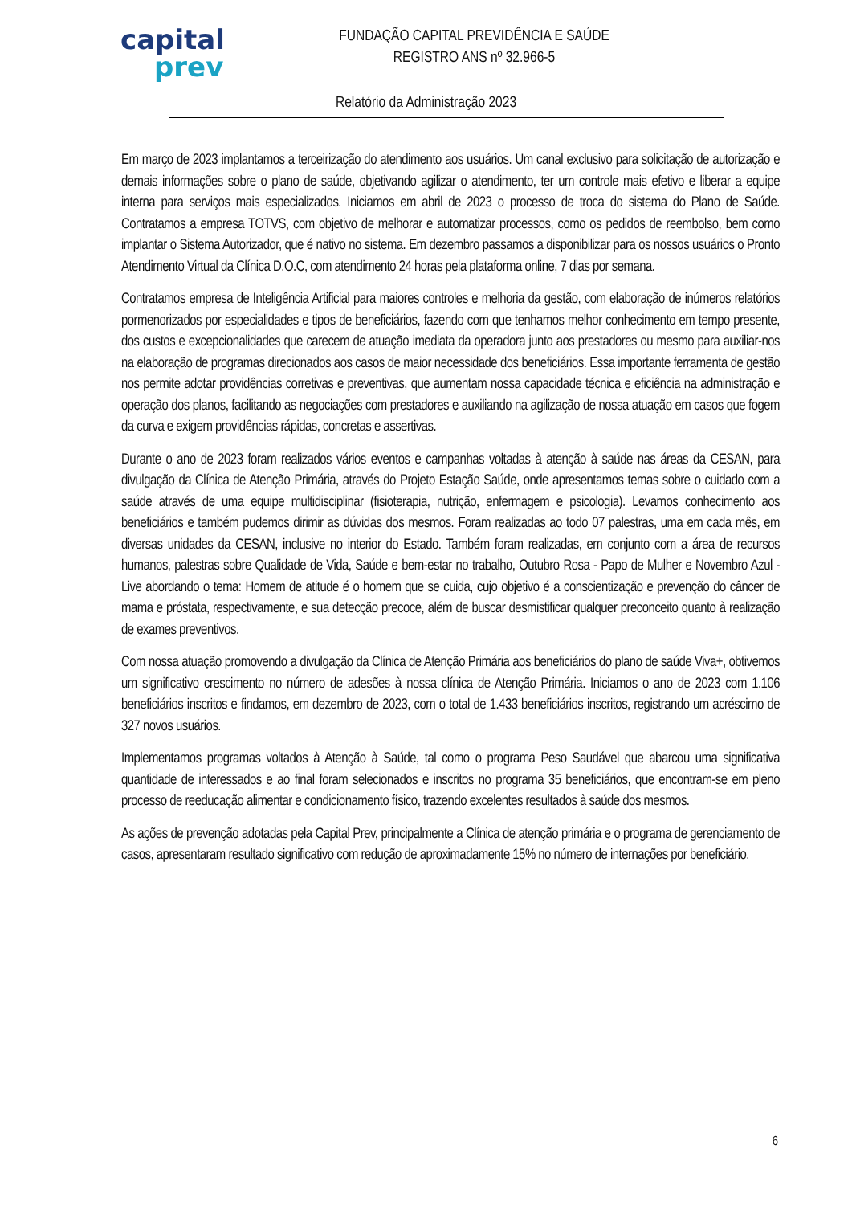capital
prev
FUNDAÇÃO CAPITAL PREVIDÊNCIA E SAÚDE
REGISTRO ANS nº 32.966-5
Relatório da Administração 2023
Em março de 2023 implantamos a terceirização do atendimento aos usuários. Um canal exclusivo para solicitação de autorização e demais informações sobre o plano de saúde, objetivando agilizar o atendimento, ter um controle mais efetivo e liberar a equipe interna para serviços mais especializados. Iniciamos em abril de 2023 o processo de troca do sistema do Plano de Saúde. Contratamos a empresa TOTVS, com objetivo de melhorar e automatizar processos, como os pedidos de reembolso, bem como implantar o Sistema Autorizador, que é nativo no sistema. Em dezembro passamos a disponibilizar para os nossos usuários o Pronto Atendimento Virtual da Clínica D.O.C, com atendimento 24 horas pela plataforma online, 7 dias por semana.
Contratamos empresa de Inteligência Artificial para maiores controles e melhoria da gestão, com elaboração de inúmeros relatórios pormenorizados por especialidades e tipos de beneficiários, fazendo com que tenhamos melhor conhecimento em tempo presente, dos custos e excepcionalidades que carecem de atuação imediata da operadora junto aos prestadores ou mesmo para auxiliar-nos na elaboração de programas direcionados aos casos de maior necessidade dos beneficiários. Essa importante ferramenta de gestão nos permite adotar providências corretivas e preventivas, que aumentam nossa capacidade técnica e eficiência na administração e operação dos planos, facilitando as negociações com prestadores e auxiliando na agilização de nossa atuação em casos que fogem da curva e exigem providências rápidas, concretas e assertivas.
Durante o ano de 2023 foram realizados vários eventos e campanhas voltadas à atenção à saúde nas áreas da CESAN, para divulgação da Clínica de Atenção Primária, através do Projeto Estação Saúde, onde apresentamos temas sobre o cuidado com a saúde através de uma equipe multidisciplinar (fisioterapia, nutrição, enfermagem e psicologia). Levamos conhecimento aos beneficiários e também pudemos dirimir as dúvidas dos mesmos. Foram realizadas ao todo 07 palestras, uma em cada mês, em diversas unidades da CESAN, inclusive no interior do Estado. Também foram realizadas, em conjunto com a área de recursos humanos, palestras sobre Qualidade de Vida, Saúde e bem-estar no trabalho, Outubro Rosa - Papo de Mulher e Novembro Azul - Live abordando o tema: Homem de atitude é o homem que se cuida, cujo objetivo é a conscientização e prevenção do câncer de mama e próstata, respectivamente, e sua detecção precoce, além de buscar desmistificar qualquer preconceito quanto à realização de exames preventivos.
Com nossa atuação promovendo a divulgação da Clínica de Atenção Primária aos beneficiários do plano de saúde Viva+, obtivemos um significativo crescimento no número de adesões à nossa clínica de Atenção Primária. Iniciamos o ano de 2023 com 1.106 beneficiários inscritos e findamos, em dezembro de 2023, com o total de 1.433 beneficiários inscritos, registrando um acréscimo de 327 novos usuários.
Implementamos programas voltados à Atenção à Saúde, tal como o programa Peso Saudável que abarcou uma significativa quantidade de interessados e ao final foram selecionados e inscritos no programa 35 beneficiários, que encontram-se em pleno processo de reeducação alimentar e condicionamento físico, trazendo excelentes resultados à saúde dos mesmos.
As ações de prevenção adotadas pela Capital Prev, principalmente a Clínica de atenção primária e o programa de gerenciamento de casos, apresentaram resultado significativo com redução de aproximadamente 15% no número de internações por beneficiário.
6